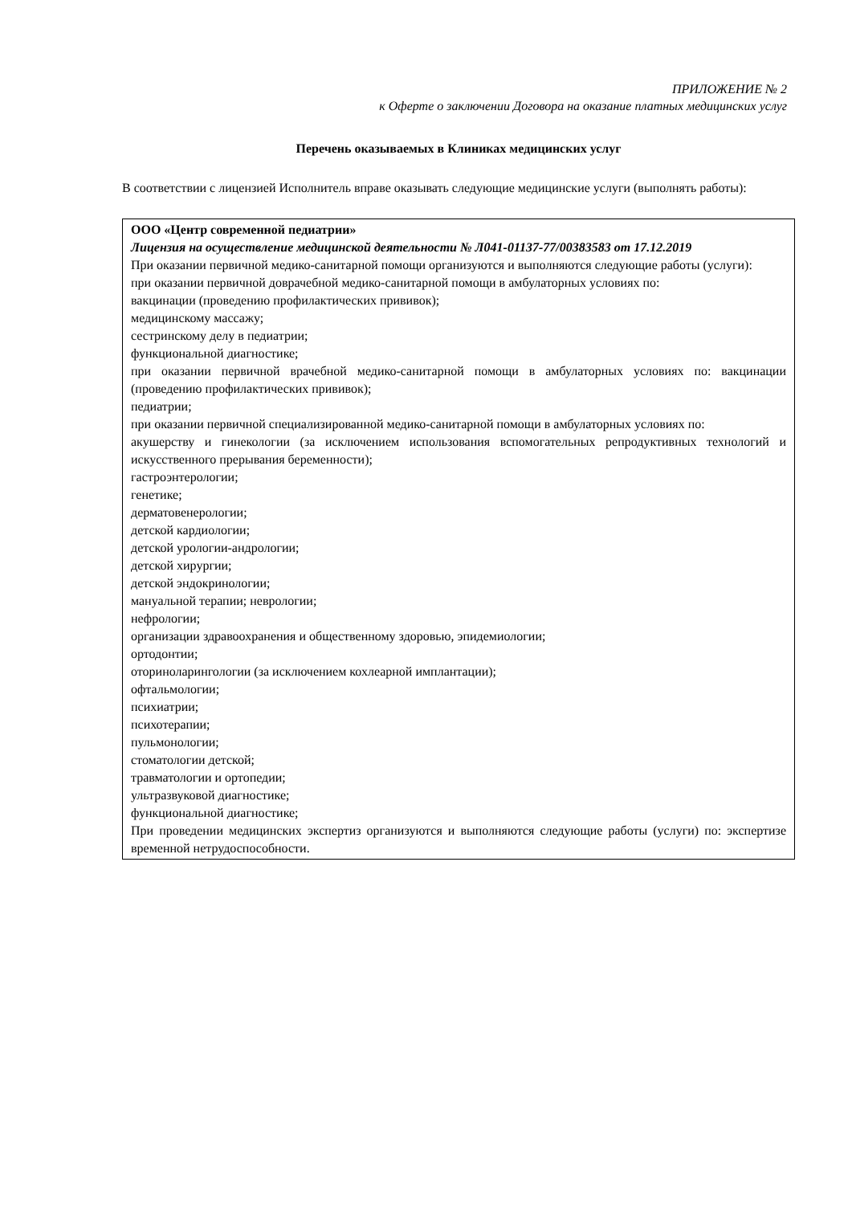ПРИЛОЖЕНИЕ № 2
к Оферте о заключении Договора на оказание платных медицинских услуг
Перечень оказываемых в Клиниках медицинских услуг
В соответствии с лицензией Исполнитель вправе оказывать следующие медицинские услуги (выполнять работы):
| ООО «Центр современной педиатрии» Лицензия на осуществление медицинской деятельности № Л041-01137-77/00383583 от 17.12.2019 При оказании первичной медико-санитарной помощи организуются и выполняются следующие работы (услуги): при оказании первичной доврачебной медико-санитарной помощи в амбулаторных условиях по: вакцинации (проведению профилактических прививок); медицинскому массажу; сестринскому делу в педиатрии; функциональной диагностике; при оказании первичной врачебной медико-санитарной помощи в амбулаторных условиях по: вакцинации (проведению профилактических прививок); педиатрии; при оказании первичной специализированной медико-санитарной помощи в амбулаторных условиях по: акушерству и гинекологии (за исключением использования вспомогательных репродуктивных технологий и искусственного прерывания беременности); гастроэнтерологии; генетике; дерматовенерологии; детской кардиологии; детской урологии-андрологии; детской хирургии; детской эндокринологии; мануальной терапии; неврологии; нефрологии; организации здравоохранения и общественному здоровью, эпидемиологии; ортодонтии; оториноларингологии (за исключением кохлеарной имплантации); офтальмологии; психиатрии; психотерапии; пульмонологии; стоматологии детской; травматологии и ортопедии; ультразвуковой диагностике; функциональной диагностике; При проведении медицинских экспертиз организуются и выполняются следующие работы (услуги) по: экспертизе временной нетрудоспособности. |